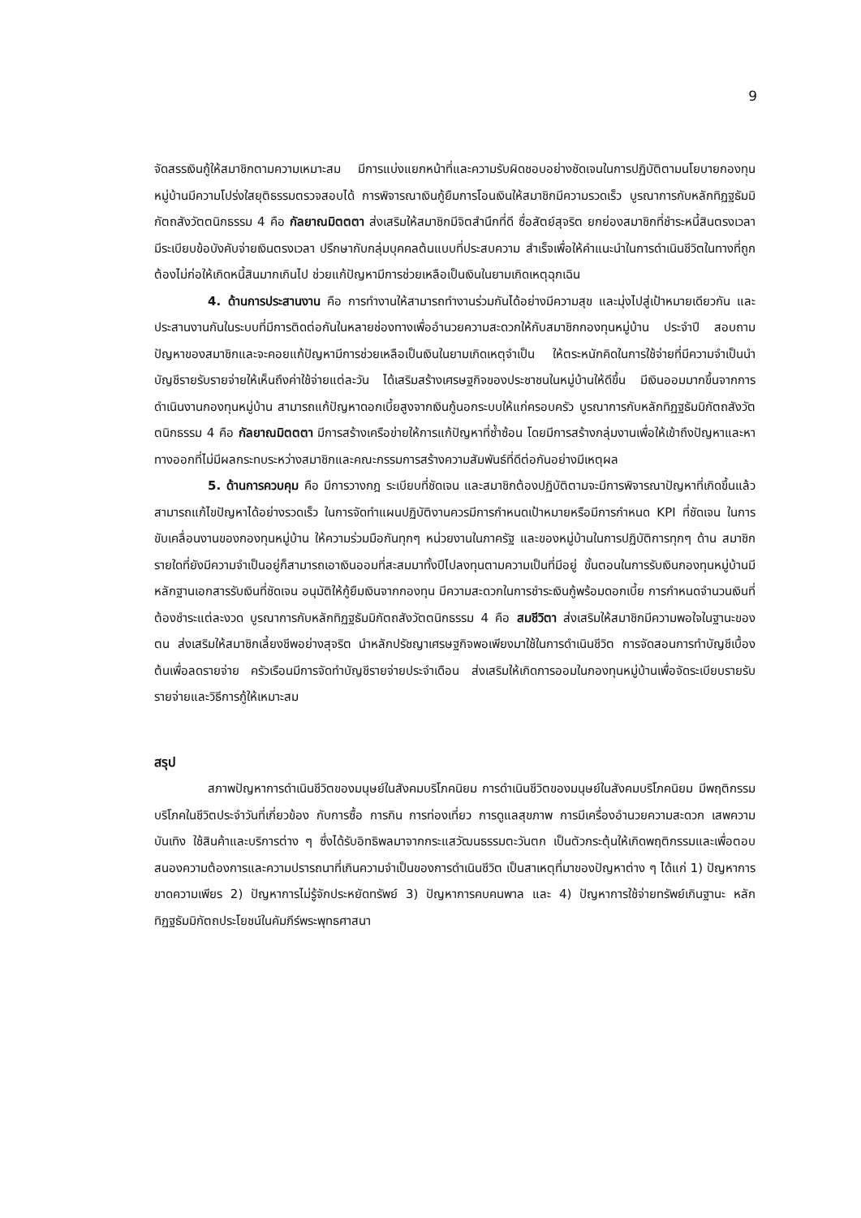9
จัดสรรเงินกู้ให้สมาชิกตามความเหมาะสม มีการแบ่งแยกหน้าที่และความรับผิดชอบอย่างชัดเจนในการปฏิบัติตามนโยบายกองทุนหมู่บ้านมีความโปร่งใสยุติธรรมตรวจสอบได้ การพิจารณาเงินกู้ยืมการโอนเงินให้สมาชิกมีความรวดเร็ว บูรณาการกับหลักทิฏฐธัมมิกัตถสังวัตตนิกธรรม 4 คือ กัลยาณมิตตตา ส่งเสริมให้สมาชิกมีจิตสำนึกที่ดี ซื่อสัตย์สุจริต ยกย่องสมาชิกที่ชำระหนี้สินตรงเวลา มีระเบียบข้อบังคับจ่ายเงินตรงเวลา ปรึกษากับกลุ่มบุคคลต้นแบบที่ประสบความ สำเร็จเพื่อให้คำแนะนำในการดำเนินชีวิตในทางที่ถูกต้องไม่ก่อให้เกิดหนี้สินมากเกินไป ช่วยแก้ปัญหามีการช่วยเหลือเป็นเงินในยามเกิดเหตุฉุกเฉิน
4. ด้านการประสานงาน คือ การทำงานให้สามารถทำงานร่วมกันได้อย่างมีความสุข และมุ่งไปสู่เป้าหมายเดียวกัน และประสานงานกันในระบบที่มีการติดต่อกันในหลายช่องทางเพื่ออำนวยความสะดวกให้กับสมาชิกกองทุนหมู่บ้าน ประจำปี สอบถามปัญหาของสมาชิกและจะคอยแก้ปัญหามีการช่วยเหลือเป็นเงินในยามเกิดเหตุจำเป็น ให้ตระหนักคิดในการใช้จ่ายที่มีความจำเป็นนำบัญชีรายรับรายจ่ายให้เห็นถึงค่าใช้จ่ายแต่ละวัน ได้เสริมสร้างเศรษฐกิจของประชาชนในหมู่บ้านให้ดีขึ้น มีเงินออมมากขึ้นจากการดำเนินงานกองทุนหมู่บ้าน สามารถแก้ปัญหาดอกเบี้ยสูงจากเงินกู้นอกระบบให้แก่ครอบครัว บูรณาการกับหลักทิฏฐธัมมิกัตถสังวัตตนิกธรรม 4 คือ กัลยาณมิตตตา มีการสร้างเครือข่ายให้การแก้ปัญหาที่ซ้ำซ้อน โดยมีการสร้างกลุ่มงานเพื่อให้เข้าถึงปัญหาและหาทางออกที่ไม่มีผลกระทบระหว่างสมาชิกและคณะกรรมการสร้างความสัมพันธ์ที่ดีต่อกันอย่างมีเหตุผล
5. ด้านการควบคุม คือ มีการวางกฎ ระเบียบที่ชัดเจน และสมาชิกต้องปฏิบัติตามจะมีการพิจารณาปัญหาที่เกิดขึ้นแล้วสามารถแก้ไขปัญหาได้อย่างรวดเร็ว ในการจัดทำแผนปฏิบัติงานควรมีการกำหนดเป้าหมายหรือมีการกำหนด KPI ที่ชัดเจน ในการขับเคลื่อนงานของกองทุนหมู่บ้าน ให้ความร่วมมือกันทุกๆ หน่วยงานในภาครัฐ และของหมู่บ้านในการปฏิบัติการทุกๆ ด้าน สมาชิกรายใดที่ยังมีความจำเป็นอยู่ก็สามารถเอาเงินออมที่สะสมมาทั้งปีไปลงทุนตามความเป็นที่มีอยู่ ขั้นตอนในการรับเงินกองทุนหมู่บ้านมีหลักฐานเอกสารรับเงินที่ชัดเจน อนุมัติให้กู้ยืมเงินจากกองทุน มีความสะดวกในการชำระเงินกู้พร้อมดอกเบี้ย การกำหนดจำนวนเงินที่ต้องชำระแต่ละงวด บูรณาการกับหลักทิฏฐธัมมิกัตถสังวัตตนิกธรรม 4 คือ สมชีวิตา ส่งเสริมให้สมาชิกมีความพอใจในฐานะของตน ส่งเสริมให้สมาชิกเลี้ยงชีพอย่างสุจริต นำหลักปรัชญาเศรษฐกิจพอเพียงมาใช้ในการดำเนินชีวิต การจัดสอนการทำบัญชีเบื้องต้นเพื่อลดรายจ่าย ครัวเรือนมีการจัดทำบัญชีรายจ่ายประจำเดือน ส่งเสริมให้เกิดการออมในกองทุนหมู่บ้านเพื่อจัดระเบียบรายรับรายจ่ายและวิธีการกู้ให้เหมาะสม
สรุป
สภาพปัญหาการดำเนินชีวิตของมนุษย์ในสังคมบริโภคนิยม การดำเนินชีวิตของมนุษย์ในสังคมบริโภคนิยม มีพฤติกรรมบริโภคในชีวิตประจำวันที่เกี่ยวข้อง กับการซื้อ การกิน การท่องเที่ยว การดูแลสุขภาพ การมีเครื่องอำนวยความสะดวก เสพความ บันเทิง ใช้สินค้าและบริการต่าง ๆ ซึ่งได้รับอิทธิพลมาจากกระแสวัฒนธรรมตะวันตก เป็นตัวกระตุ้นให้เกิดพฤติกรรมและเพื่อตอบสนองความต้องการและความปรารถนาที่เกินความจำเป็นของการดำเนินชีวิต เป็นสาเหตุที่มาของปัญหาต่าง ๆ ได้แก่ 1) ปัญหาการขาดความเพียร 2) ปัญหาการไม่รู้จักประหยัดทรัพย์ 3) ปัญหาการคบคนพาล และ 4) ปัญหาการใช้จ่ายทรัพย์เกินฐานะ หลักทิฏฐธัมมิกัตถประโยชน์ในคัมภีร์พระพุทธศาสนา